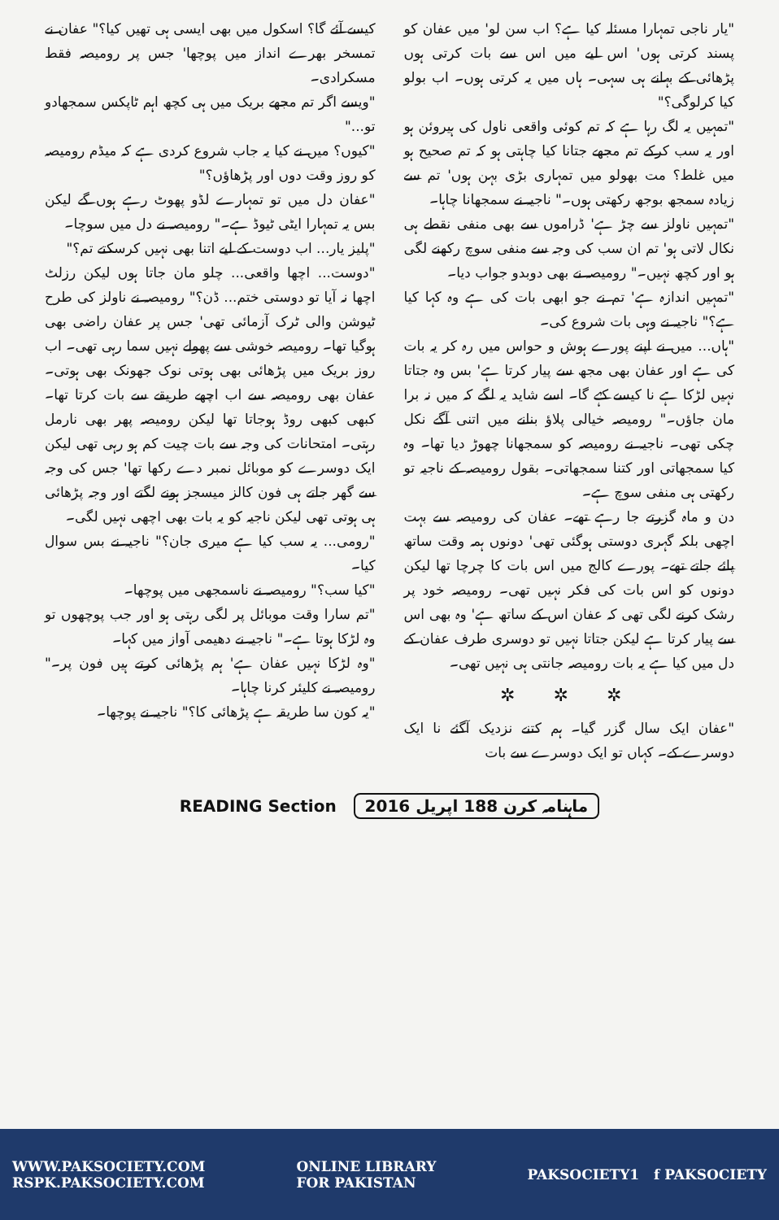کیسے آئے گا؟ اسکول میں بھی ایسی ہی تھیں کیا؟" عفان نے تمسخر بھرے انداز میں پوچھا' جس پر رومیصہ فقط مسکرادی۔
"ویسے اگر تم مجھے بریک میں ہی کچھ اہم ٹاپکس سمجھادو تو..."
"کیوں؟ میں نے کیا یہ جاب شروع کردی ہے کہ میڈم رومیصہ کو روز وقت دوں اور پڑھاؤں؟"
"عفان دل میں تو تمہارے لڈو پھوٹ رہے ہوں گے لیکن بس یہ تمہارا ایٹی ٹیوڈ ہے۔" رومیصہ نے دل میں سوچا۔
"پلیز یار... اب دوست کے لیے اتنا بھی نہیں کرسکتے تم؟"
"دوست... اچھا واقعی... چلو مان جاتا ہوں لیکن رزلٹ اچھا نہ آیا تو دوستی ختم... ڈن؟" رومیصہ نے ناولز کی طرح ٹیوشن والی ٹرک آزمائی تھی' جس پر عفان راضی بھی ہوگیا تھا۔ رومیصہ خوشی سے پھولے نہیں سما رہی تھی۔ اب روز بریک میں پڑھائی بھی ہوتی نوک جھونک بھی ہوتی۔ عفان بھی رومیصہ سے اب اچھے طریقے سے بات کرتا تھا۔ کبھی کبھی روڈ ہوجاتا تھا لیکن رومیصہ پھر بھی نارمل رہتی۔ امتحانات کی وجہ سے بات چیت کم ہو رہی تھی لیکن ایک دوسرے کو موبائل نمبر دے رکھا تھا' جس کی وجہ سے گھر جاتے ہی فون کالز میسجز ہونے لگتے اور وجہ پڑھائی ہی ہوتی تھی لیکن ناجیہ کو یہ بات بھی اچھی نہیں لگی۔
"رومی... یہ سب کیا ہے میری جان؟" ناجیہ نے بس سوال کیا۔
"کیا سب؟" رومیصہ نے ناسمجھی میں پوچھا۔
"تم سارا وقت موبائل پر لگی رہتی ہو اور جب پوچھوں تو وہ لڑکا ہوتا ہے۔" ناجیہ نے دھیمی آواز میں کہا۔
"وہ لڑکا نہیں عفان ہے' ہم پڑھائی کرتے ہیں فون پر۔" رومیصہ نے کلیئر کرنا چاہا۔
"یہ کون سا طریقہ ہے پڑھائی کا؟" ناجیہ نے پوچھا۔
"یار ناجی تمہارا مسئلہ کیا ہے؟ اب سن لو' میں عفان کو پسند کرتی ہوں' اس لیے میں اس سے بات کرتی ہوں پڑھائی کے بہانے ہی سہی۔ ہاں میں یہ کرتی ہوں۔ اب بولو کیا کرلوگی؟"
"تمہیں یہ لگ رہا ہے کہ تم کوئی واقعی ناول کی ہیروئن ہو اور یہ سب کرکے تم مجھے جتانا کیا چاہتی ہو کہ تم صحیح ہو میں غلط؟ مت بھولو میں تمہاری بڑی بہن ہوں' تم سے زیادہ سمجھ بوجھ رکھتی ہوں۔" ناجیہ نے سمجھانا چاہا۔
"تمہیں ناولز سے چڑ ہے' ڈراموں سے بھی منفی نقطے ہی نکال لاتی ہو' تم ان سب کی وجہ سے منفی سوچ رکھنے لگی ہو اور کچھ نہیں۔" رومیصہ نے بھی دوبدو جواب دیا۔
"تمہیں اندازہ ہے' تم نے جو ابھی بات کی ہے وہ کہا کیا ہے؟" ناجیہ نے وہی بات شروع کی۔
"ہاں... میں نے اپنے پورے ہوش و حواس میں رہ کر یہ بات کی ہے اور عفان بھی مجھ سے پیار کرتا ہے' بس وہ جتاتا نہیں لڑکا ہے نا کیسے کہے گا۔ اسے شاید یہ لگے کہ میں نہ برا مان جاؤں۔" رومیصہ خیالی پلاؤ بنانے میں اتنی آگے نکل چکی تھی۔ ناجیہ نے رومیصہ کو سمجھانا چھوڑ دیا تھا۔ وہ کیا سمجھاتی اور کتنا سمجھاتی۔ بقول رومیصہ کے ناجیہ تو رکھتی ہی منفی سوچ ہے۔
دن و ماہ گزرتے جا رہے تھے۔ عفان کی رومیصہ سے بہت اچھی بلکہ گہری دوستی ہوگئی تھی' دونوں ہمہ وقت ساتھ پائے جاتے تھے۔ پورے کالج میں اس بات کا چرچا تھا لیکن دونوں کو اس بات کی فکر نہیں تھی۔ رومیصہ خود پر رشک کرنے لگی تھی کہ عفان اس کے ساتھ ہے' وہ بھی اس سے پیار کرتا ہے لیکن جتاتا نہیں تو دوسری طرف عفان کے دل میں کیا ہے یہ بات رومیصہ جانتی ہی نہیں تھی۔
✲ ✲ ✲
"عفان ایک سال گزر گیا۔ ہم کتنے نزدیک آگئے نا ایک دوسرے کے۔ کہاں تو ایک دوسرے سے بات
ماہنامہ کرن 188 اپریل 2016 READING Section
WWW.PAKSOCIETY.COM
RSPK.PAKSOCIETY.COM
ONLINE LIBRARY
FOR PAKISTAN
PAKSOCIETY1 f PAKSOCIETY